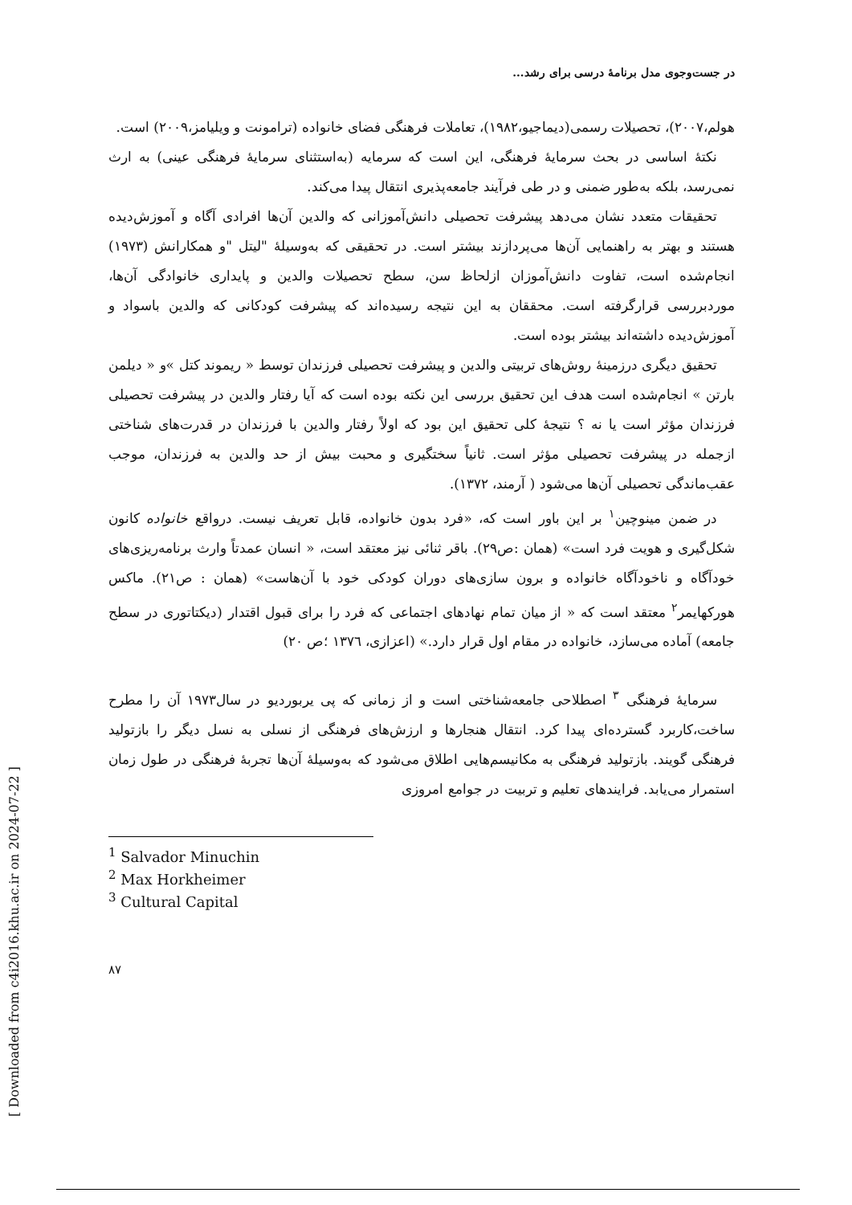در جست‌وجوی مدل برنامهٔ درسی برای رشد...
هولم،۲۰۰۷)، تحصیلات رسمی(دیماجیو،۱۹۸۲)، تعاملات فرهنگی فضای خانواده (ترامونت و ویلیامز،۲۰۰۹) است.
نکتهٔ اساسی در بحث سرمایهٔ فرهنگی، این است که سرمایه (به‌استثنای سرمایهٔ فرهنگی عینی) به ارث نمی‌رسد، بلکه به‌طور ضمنی و در طی فرآیند جامعه‌پذیری انتقال پیدا می‌کند.
تحقیقات متعدد نشان می‌دهد پیشرفت تحصیلی دانش‌آموزانی که والدین آن‌ها افرادی آگاه و آموزش‌دیده هستند و بهتر به راهنمایی آن‌ها می‌پردازند بیشتر است. در تحقیقی که به‌وسیلهٔ "لیتل "و همکارانش (۱۹۷۳) انجام‌شده است، تفاوت دانش‌آموزان ازلحاظ سن، سطح تحصیلات والدین و پایداری خانوادگی آن‌ها، موردبررسی قرارگرفته است. محققان به این نتیجه رسیده‌اند که پیشرفت کودکانی که والدین باسواد و آموزش‌دیده داشته‌اند بیشتر بوده است.
تحقیق دیگری درزمینهٔ روش‌های تربیتی والدین و پیشرفت تحصیلی فرزندان توسط « ریموند کتل »و « دیلمن بارتن » انجام‌شده است هدف این تحقیق بررسی این نکته بوده است که آیا رفتار والدین در پیشرفت تحصیلی فرزندان مؤثر است یا نه ؟ نتیجهٔ کلی تحقیق این بود که اولاً رفتار والدین با فرزندان در قدرت‌های شناختی ازجمله در پیشرفت تحصیلی مؤثر است. ثانیاً سختگیری و محبت بیش از حد والدین به فرزندان، موجب عقب‌ماندگی تحصیلی آن‌ها می‌شود ( آرمند، ۱۳۷۲).
در ضمن مینوچین<sup>۱</sup> بر این باور است که، «فرد بدون خانواده، قابل تعریف نیست. درواقع خانواده کانون شکل‌گیری و هویت فرد است» (همان :ص۲۹). باقر ثنائی نیز معتقد است، « انسان عمدتاً وارث برنامه‌ریزی‌های خودآگاه و ناخودآگاه خانواده و برون سازی‌های دوران کودکی خود با آن‌هاست» (همان : ص۲۱). ماکس هورکهایمر<sup>۲</sup> معتقد است که « از میان تمام نهادهای اجتماعی که فرد را برای قبول اقتدار (دیکتاتوری در سطح جامعه) آماده می‌سازد، خانواده در مقام اول قرار دارد.» (اعزازی، ۱۳۷٦ ؛ص ۲۰)
سرمایهٔ فرهنگی <sup>۳</sup> اصطلاحی جامعه‌شناختی است و از زمانی که پی یربوردیو در سال۱۹۷۳ آن را مطرح ساخت،کاربرد گسترده‌ای پیدا کرد. انتقال هنجارها و ارزش‌های فرهنگی از نسلی به نسل دیگر را بازتولید فرهنگی گویند. بازتولید فرهنگی به مکانیسم‌هایی اطلاق می‌شود که به‌وسیلهٔ آن‌ها تجربهٔ فرهنگی در طول زمان استمرار می‌یابد. فرایندهای تعلیم و تربیت در جوامع امروزی
<sup>1</sup> Salvador Minuchin
<sup>2</sup> Max Horkheimer
<sup>3</sup> Cultural Capital
۸۷
[ Downloaded from c4i2016.khu.ac.ir on 2024-07-22 ]